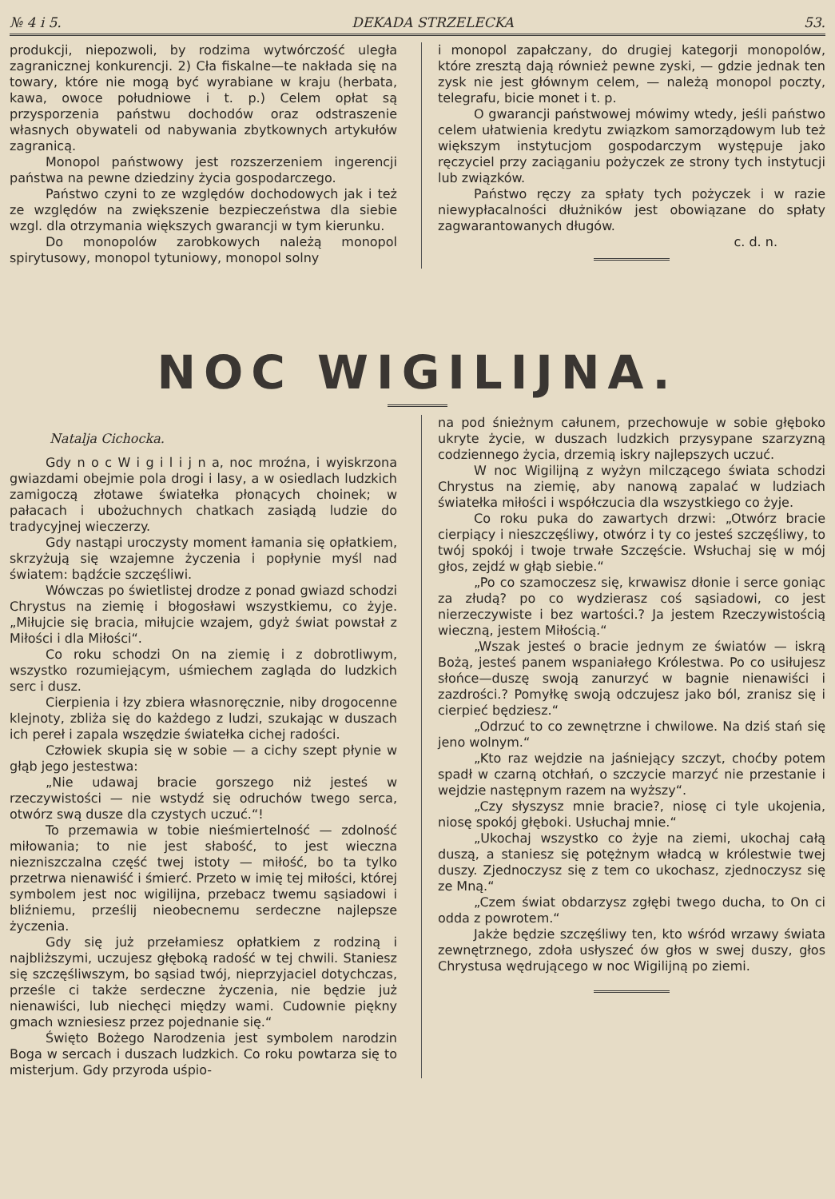№ 4 i 5. DEKADA STRZELECKA 53.
produkcji, niepozwoli, by rodzima wytwórczość uległa zagranicznej konkurencji. 2) Cła fiskalne—te nakłada się na towary, które nie mogą być wyrabiane w kraju (herbata, kawa, owoce południowe i t. p.) Celem opłat są przysporzenia państwu dochodów oraz odstraszenie własnych obywateli od nabywania zbytkownych artykułów zagranicą.
Monopol państwowy jest rozszerzeniem ingerencji państwa na pewne dziedziny życia gospodarczego.
Państwo czyni to ze względów dochodowych jak i też ze względów na zwiększenie bezpieczeństwa dla siebie wzgl. dla otrzymania większych gwarancji w tym kierunku.
Do monopolów zarobkowych należą monopol spirytusowy, monopol tytuniowy, monopol solny
i monopol zapałczany, do drugiej kategorji monopolów, które zresztą dają również pewne zyski, — gdzie jednak ten zysk nie jest głównym celem, — należą monopol poczty, telegrafu, bicie monet i t. p.
O gwarancji państwowej mówimy wtedy, jeśli państwo celem ułatwienia kredytu związkom samorządowym lub też większym instytucjom gospodarczym występuje jako ręczyciel przy zaciąganiu pożyczek ze strony tych instytucji lub związków.
Państwo ręczy za spłaty tych pożyczek i w razie niewypłacalności dłużników jest obowiązane do spłaty zagwarantowanych długów.
c. d. n.
NOC WIGILIJNA.
Natalja Cichocka.
Gdy n o c W i g i l i j n a, noc mroźna, i wyiskrzona gwiazdami obejmie pola drogi i lasy, a w osiedlach ludzkich zamigoczą złotawe światełka płonących choinek; w pałacach i ubożuchnych chatkach zasiądą ludzie do tradycyjnej wieczerzy.
Gdy nastąpi uroczysty moment łamania się opłatkiem, skrzyżują się wzajemne życzenia i popłynie myśl nad światem: bądźcie szczęśliwi.
Wówczas po świetlistej drodze z ponad gwiazd schodzi Chrystus na ziemię i błogosławi wszystkiemu, co żyje. „Miłujcie się bracia, miłujcie wzajem, gdyż świat powstał z Miłości i dla Miłości“.
Co roku schodzi On na ziemię i z dobrotliwym, wszystko rozumiejącym, uśmiechem zagląda do ludzkich serc i dusz.
Cierpienia i łzy zbiera własnoręcznie, niby drogocenne klejnoty, zbliża się do każdego z ludzi, szukając w duszach ich pereł i zapala wszędzie światełka cichej radości.
Człowiek skupia się w sobie — a cichy szept płynie w głąb jego jestestwa:
„Nie udawaj bracie gorszego niż jesteś w rzeczywistości — nie wstydź się odruchów twego serca, otwórz swą dusze dla czystych uczuć.“!
To przemawia w tobie nieśmiertelność — zdolność miłowania; to nie jest słabość, to jest wieczna niezniszczalna część twej istoty — miłość, bo ta tylko przetrwa nienawiść i śmierć. Przeto w imię tej miłości, której symbolem jest noc wigilijna, przebacz twemu sąsiadowi i bliźniemu, prześlij nieobecnemu serdeczne najlepsze życzenia.
Gdy się już przełamiesz opłatkiem z rodziną i najbliższymi, uczujesz głęboką radość w tej chwili. Staniesz się szczęśliwszym, bo sąsiad twój, nieprzyjaciel dotychczas, prześle ci także serdeczne życzenia, nie będzie już nienawiści, lub niechęci między wami. Cudownie piękny gmach wzniesiesz przez pojednanie się.“
Święto Bożego Narodzenia jest symbolem narodzin Boga w sercach i duszach ludzkich. Co roku powtarza się to misterjum. Gdy przyroda uśpio-
na pod śnieżnym całunem, przechowuje w sobie głęboko ukryte życie, w duszach ludzkich przysypane szarzyzną codziennego życia, drzemią iskry najlepszych uczuć.
W noc Wigilijną z wyżyn milczącego świata schodzi Chrystus na ziemię, aby nanową zapalać w ludziach światełka miłości i współczucia dla wszystkiego co żyje.
Co roku puka do zawartych drzwi: „Otwórz bracie cierpiący i nieszczęśliwy, otwórz i ty co jesteś szczęśliwy, to twój spokój i twoje trwałe Szczęście. Wsłuchaj się w mój głos, zejdź w głąb siebie.“
„Po co szamoczesz się, krwawisz dłonie i serce goniąc za złudą? po co wydzierasz coś sąsiadowi, co jest nierzeczywiste i bez wartości.? Ja jestem Rzeczywistością wieczną, jestem Miłością.“
„Wszak jesteś o bracie jednym ze światów — iskrą Bożą, jesteś panem wspaniałego Królestwa. Po co usiłujesz słońce—duszę swoją zanurzyć w bagnie nienawiści i zazdrości.? Pomyłkę swoją odczujesz jako ból, zranisz się i cierpieć będziesz.“
„Odrzuć to co zewnętrzne i chwilowe. Na dziś stań się jeno wolnym.“
„Kto raz wejdzie na jaśniejący szczyt, choćby potem spadł w czarną otchłań, o szczycie marzyć nie przestanie i wejdzie następnym razem na wyższy“.
„Czy słyszysz mnie bracie?, niosę ci tyle ukojenia, niosę spokój głęboki. Usłuchaj mnie.“
„Ukochaj wszystko co żyje na ziemi, ukochaj całą duszą, a staniesz się potężnym władcą w królestwie twej duszy. Zjednoczysz się z tem co ukochasz, zjednoczysz się ze Mną.“
„Czem świat obdarzysz zgłębi twego ducha, to On ci odda z powrotem.“
Jakże będzie szczęśliwy ten, kto wśród wrzawy świata zewnętrznego, zdoła usłyszeć ów głos w swej duszy, głos Chrystusa wędrującego w noc Wigilijną po ziemi.